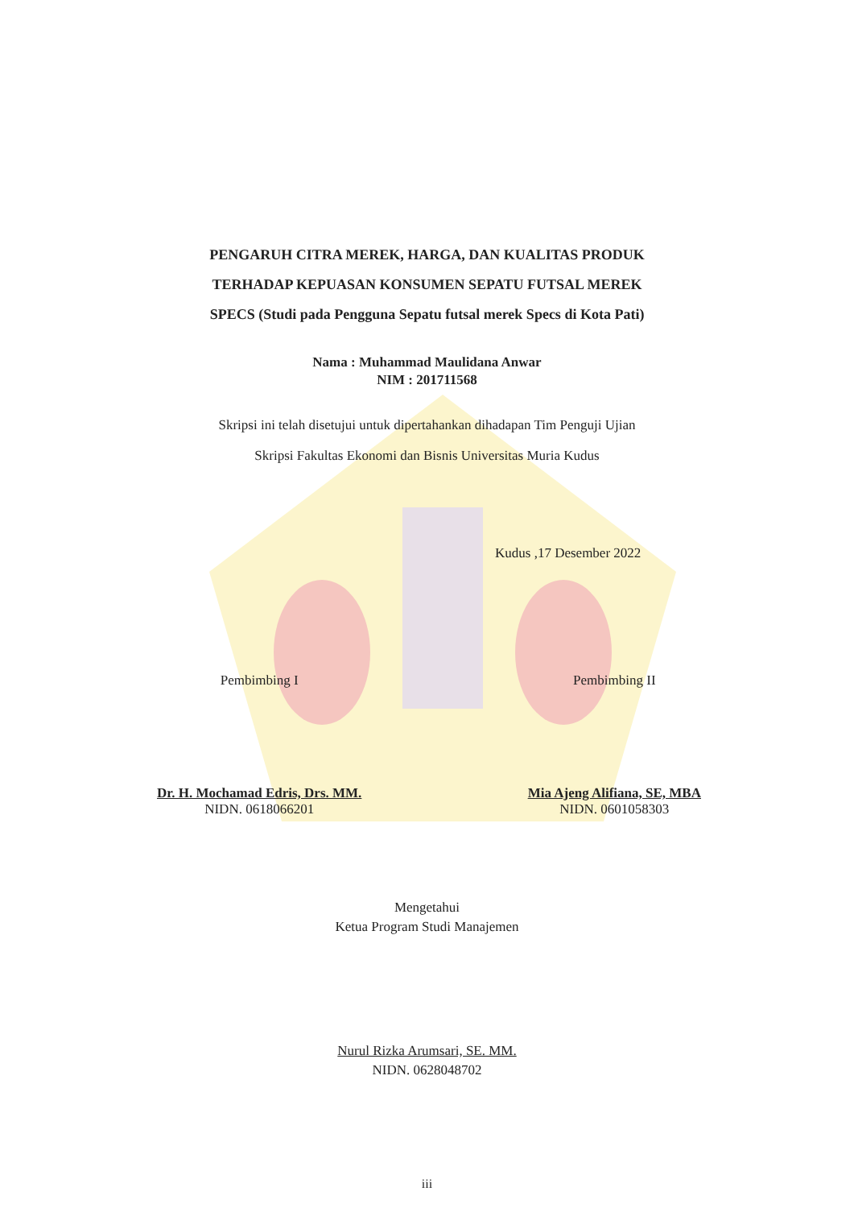PENGARUH CITRA MEREK, HARGA, DAN KUALITAS PRODUK
TERHADAP KEPUASAN KONSUMEN SEPATU FUTSAL MEREK
SPECS (Studi pada Pengguna Sepatu futsal merek Specs di Kota Pati)
Nama : Muhammad Maulidana Anwar
NIM : 201711568
Skripsi ini telah disetujui untuk dipertahankan dihadapan Tim Penguji Ujian
Skripsi Fakultas Ekonomi dan Bisnis Universitas Muria Kudus
Kudus ,17 Desember 2022
Pembimbing I
Dr. H. Mochamad Edris, Drs. MM.
NIDN. 0618066201
Pembimbing II
Mia Ajeng Alifiana, SE, MBA
NIDN. 0601058303
Mengetahui
Ketua Program Studi Manajemen
Nurul Rizka Arumsari, SE. MM.
NIDN. 0628048702
iii